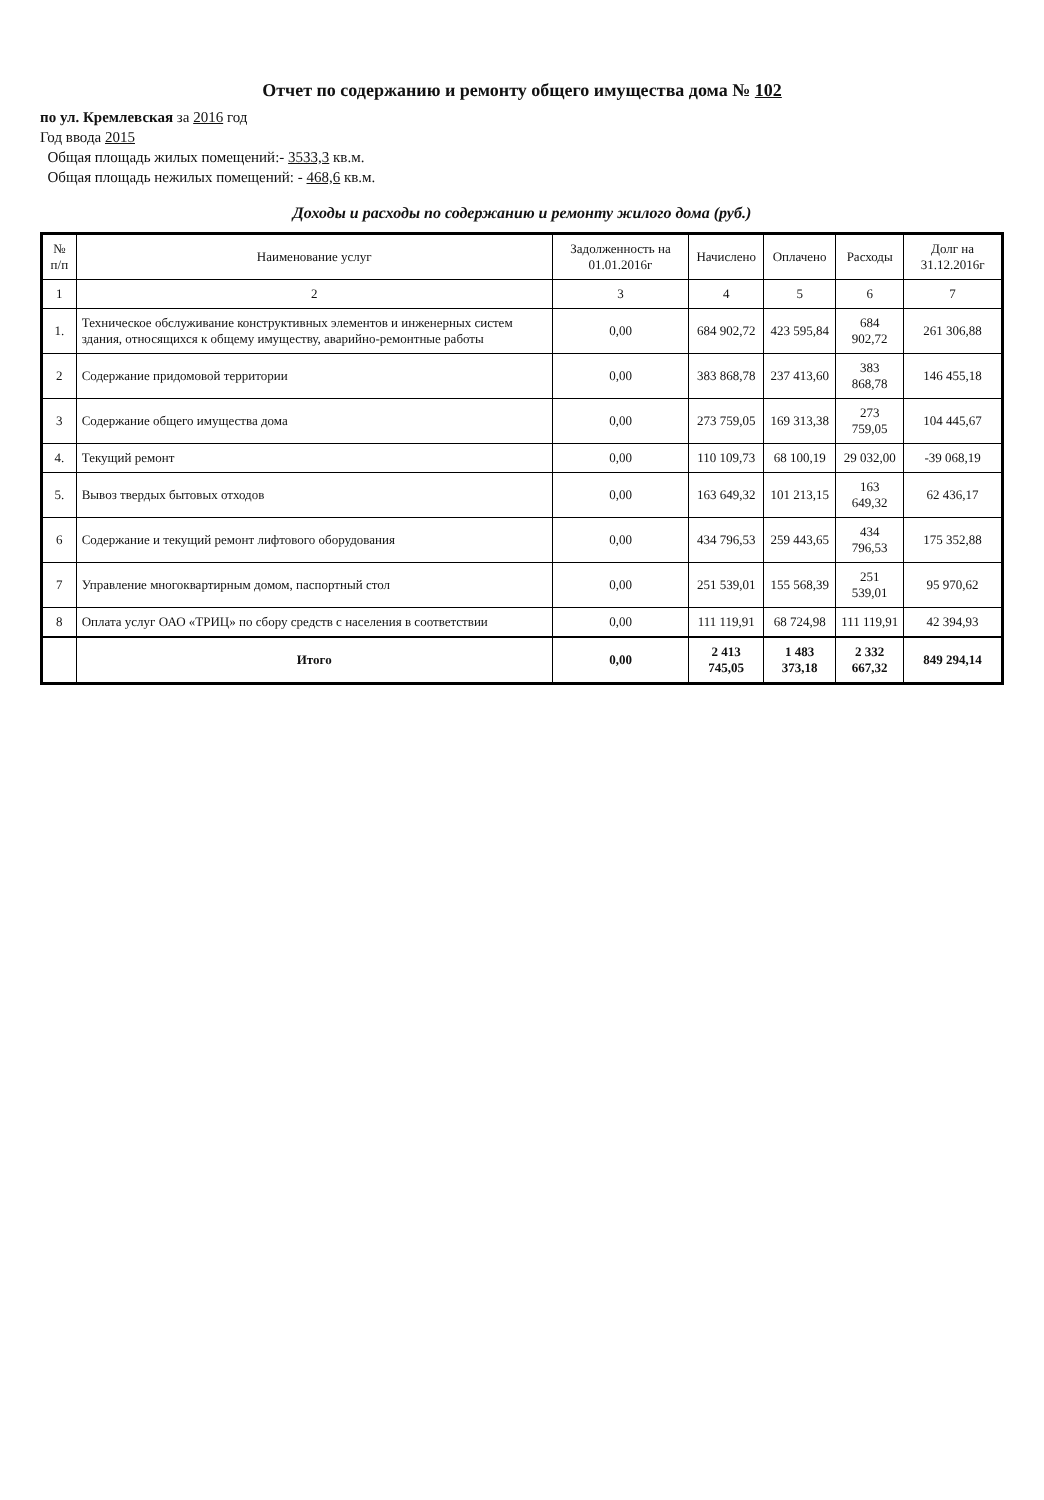Отчет по содержанию и ремонту общего имущества дома № 102
по ул. Кремлевская за 2016 год
Год ввода 2015
Общая площадь жилых помещений:- 3533,3 кв.м.
Общая площадь нежилых помещений: - 468,6 кв.м.
Доходы и расходы по содержанию и ремонту жилого дома (руб.)
| № п/п | Наименование услуг | Задолженность на 01.01.2016г | Начислено | Оплачено | Расходы | Долг на 31.12.2016г |
| --- | --- | --- | --- | --- | --- | --- |
| 1 | 2 | 3 | 4 | 5 | 6 | 7 |
| 1. | Техническое обслуживание конструктивных элементов и инженерных систем здания, относящихся к общему имуществу, аварийно-ремонтные работы | 0,00 | 684 902,72 | 423 595,84 | 684 902,72 | 261 306,88 |
| 2 | Содержание придомовой территории | 0,00 | 383 868,78 | 237 413,60 | 383 868,78 | 146 455,18 |
| 3 | Содержание общего имущества дома | 0,00 | 273 759,05 | 169 313,38 | 273 759,05 | 104 445,67 |
| 4. | Текущий ремонт | 0,00 | 110 109,73 | 68 100,19 | 29 032,00 | -39 068,19 |
| 5. | Вывоз твердых бытовых отходов | 0,00 | 163 649,32 | 101 213,15 | 163 649,32 | 62 436,17 |
| 6 | Содержание и текущий ремонт лифтового оборудования | 0,00 | 434 796,53 | 259 443,65 | 434 796,53 | 175 352,88 |
| 7 | Управление многоквартирным домом, паспортный стол | 0,00 | 251 539,01 | 155 568,39 | 251 539,01 | 95 970,62 |
| 8 | Оплата услуг ОАО «ТРИЦ» по сбору средств с населения в соответствии | 0,00 | 111 119,91 | 68 724,98 | 111 119,91 | 42 394,93 |
| | Итого | 0,00 | 2 413 745,05 | 1 483 373,18 | 2 332 667,32 | 849 294,14 |